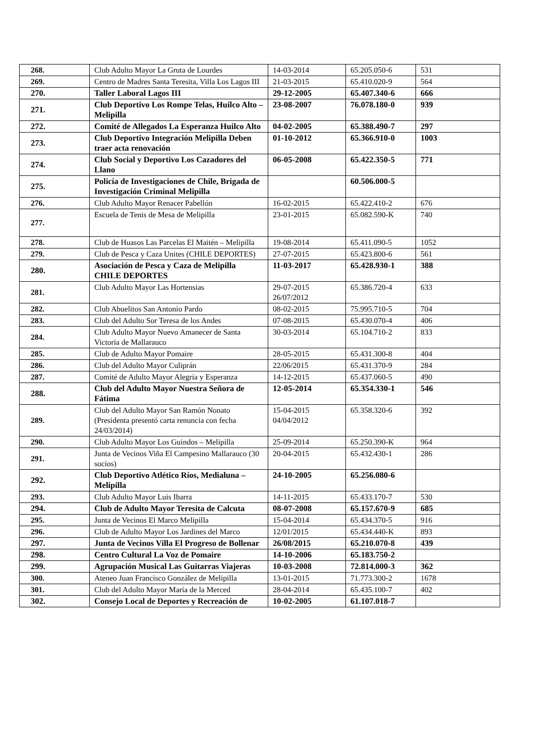| 268. | Club Adulto Mayor La Gruta de Lourdes | 14-03-2014 | 65.205.050-6 | 531 |
| 269. | Centro de Madres Santa Teresita, Villa Los Lagos III | 21-03-2015 | 65.410.020-9 | 564 |
| 270. | Taller Laboral Lagos III | 29-12-2005 | 65.407.340-6 | 666 |
| 271. | Club Deportivo Los Rompe Telas, Huilco Alto – Melipilla | 23-08-2007 | 76.078.180-0 | 939 |
| 272. | Comité de Allegados La Esperanza Huilco Alto | 04-02-2005 | 65.388.490-7 | 297 |
| 273. | Club Deportivo Integración Melipilla Deben traer acta renovación | 01-10-2012 | 65.366.910-0 | 1003 |
| 274. | Club Social y Deportivo Los Cazadores del Llano | 06-05-2008 | 65.422.350-5 | 771 |
| 275. | Policía de Investigaciones de Chile, Brigada de Investigación Criminal Melipilla | | 60.506.000-5 | |
| 276. | Club Adulto Mayor Renacer Pabellón | 16-02-2015 | 65.422.410-2 | 676 |
| 277. | Escuela de Tenis de Mesa de Melipilla | 23-01-2015 | 65.082.590-K | 740 |
| 278. | Club de Huasos Las Parcelas El Maitén – Melipilla | 19-08-2014 | 65.411.090-5 | 1052 |
| 279. | Club de Pesca y Caza Unites (CHILE DEPORTES) | 27-07-2015 | 65.423.800-6 | 561 |
| 280. | Asociación de Pesca y Caza de Melipilla CHILE DEPORTES | 11-03-2017 | 65.428.930-1 | 388 |
| 281. | Club Adulto Mayor Las Hortensias | 29-07-2015 26/07/2012 | 65.386.720-4 | 633 |
| 282. | Club Abuelitos San Antonio Pardo | 08-02-2015 | 75.995.710-5 | 704 |
| 283. | Club del Adulto Sor Teresa de los Andes | 07-08-2015 | 65.430.070-4 | 406 |
| 284. | Club Adulto Mayor Nuevo Amanecer de Santa Victoria de Mallarauco | 30-03-2014 | 65.104.710-2 | 833 |
| 285. | Club de Adulto Mayor Pomaire | 28-05-2015 | 65.431.300-8 | 404 |
| 286. | Club del Adulto Mayor Culiprán | 22/06/2015 | 65.431.370-9 | 284 |
| 287. | Comité de Adulto Mayor Alegría y Esperanza | 14-12-2015 | 65.437.060-5 | 490 |
| 288. | Club del Adulto Mayor Nuestra Señora de Fátima | 12-05-2014 | 65.354.330-1 | 546 |
| 289. | Club del Adulto Mayor San Ramón Nonato (Presidenta presentó carta renuncia con fecha 24/03/2014) | 15-04-2015 04/04/2012 | 65.358.320-6 | 392 |
| 290. | Club Adulto Mayor Los Guindos – Melipilla | 25-09-2014 | 65.250.390-K | 964 |
| 291. | Junta de Vecinos Viña El Campesino Mallarauco (30 socios) | 20-04-2015 | 65.432.430-1 | 286 |
| 292. | Club Deportivo Atlético Ríos, Medialuna – Melipilla | 24-10-2005 | 65.256.080-6 | |
| 293. | Club Adulto Mayor Luis Ibarra | 14-11-2015 | 65.433.170-7 | 530 |
| 294. | Club de Adulto Mayor Teresita de Calcuta | 08-07-2008 | 65.157.670-9 | 685 |
| 295. | Junta de Vecinos El Marco Melipilla | 15-04-2014 | 65.434.370-5 | 916 |
| 296. | Club de Adulto Mayor Los Jardines del Marco | 12/01/2015 | 65.434.440-K | 893 |
| 297. | Junta de Vecinos Villa El Progreso de Bollenar | 26/08/2015 | 65.210.070-8 | 439 |
| 298. | Centro Cultural La Voz de Pomaire | 14-10-2006 | 65.183.750-2 | |
| 299. | Agrupación Musical Las Guitarras Viajeras | 10-03-2008 | 72.814.000-3 | 362 |
| 300. | Ateneo Juan Francisco González de Melipilla | 13-01-2015 | 71.773.300-2 | 1678 |
| 301. | Club del Adulto Mayor María de la Merced | 28-04-2014 | 65.435.100-7 | 402 |
| 302. | Consejo Local de Deportes y Recreación de | 10-02-2005 | 61.107.018-7 | |